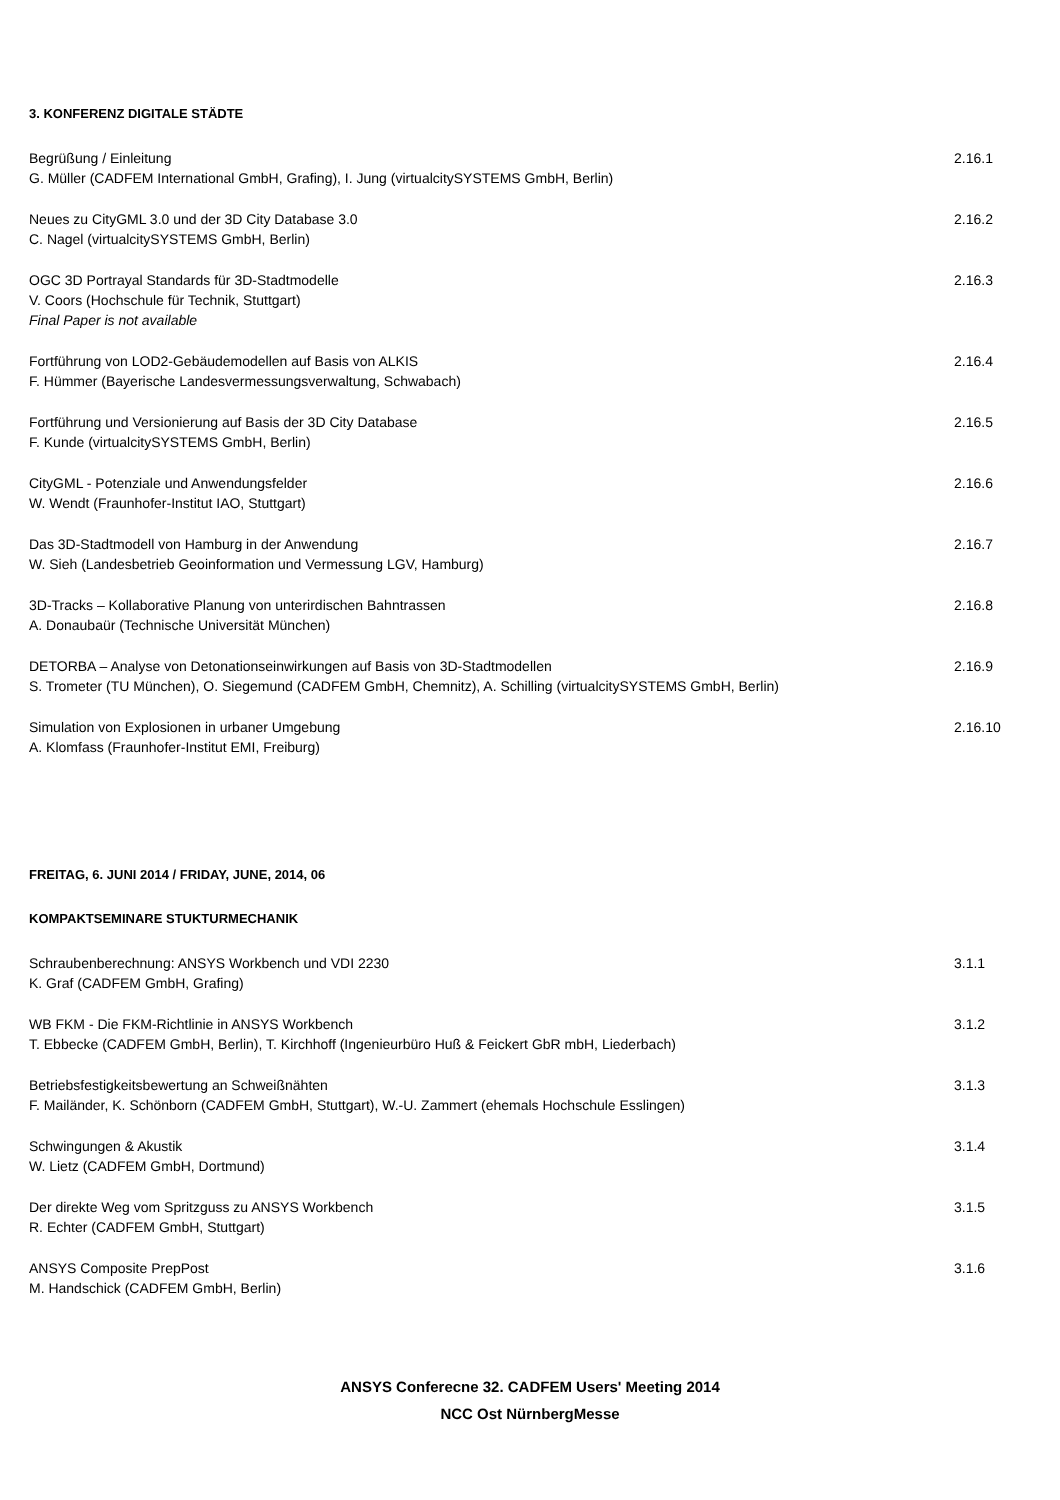3. KONFERENZ DIGITALE STÄDTE
Begrüßung / Einleitung
G. Müller (CADFEM International GmbH, Grafing), I. Jung (virtualcitySYSTEMS GmbH, Berlin)
2.16.1
Neues zu CityGML 3.0 und der 3D City Database 3.0
C. Nagel (virtualcitySYSTEMS GmbH, Berlin)
2.16.2
OGC 3D Portrayal Standards für 3D-Stadtmodelle
V. Coors (Hochschule für Technik, Stuttgart)
Final Paper is not available
2.16.3
Fortführung von LOD2-Gebäudemodellen auf Basis von ALKIS
F. Hümmer (Bayerische Landesvermessungsverwaltung, Schwabach)
2.16.4
Fortführung und Versionierung auf Basis der 3D City Database
F. Kunde (virtualcitySYSTEMS GmbH, Berlin)
2.16.5
CityGML - Potenziale und Anwendungsfelder
W. Wendt (Fraunhofer-Institut IAO, Stuttgart)
2.16.6
Das 3D-Stadtmodell von Hamburg in der Anwendung
W. Sieh (Landesbetrieb Geoinformation und Vermessung LGV, Hamburg)
2.16.7
3D-Tracks – Kollaborative Planung von unterirdischen Bahntrassen
A. Donaubaür (Technische Universität München)
2.16.8
DETORBA – Analyse von Detonationseinwirkungen auf Basis von 3D-Stadtmodellen
S. Trometer (TU München), O. Siegemund (CADFEM GmbH, Chemnitz), A. Schilling (virtualcitySYSTEMS GmbH, Berlin)
2.16.9
Simulation von Explosionen in urbaner Umgebung
A. Klomfass (Fraunhofer-Institut EMI, Freiburg)
2.16.10
FREITAG, 6. JUNI 2014 / FRIDAY, JUNE, 2014, 06
KOMPAKTSEMINARE STUKTURMECHANIK
Schraubenberechnung: ANSYS Workbench und VDI 2230
K. Graf (CADFEM GmbH, Grafing)
3.1.1
WB FKM - Die FKM-Richtlinie in ANSYS Workbench
T. Ebbecke (CADFEM GmbH, Berlin), T. Kirchhoff (Ingenieurbüro Huß & Feickert GbR mbH, Liederbach)
3.1.2
Betriebsfestigkeitsbewertung an Schweißnähten
F. Mailänder, K. Schönborn (CADFEM GmbH, Stuttgart), W.-U. Zammert (ehemals Hochschule Esslingen)
3.1.3
Schwingungen & Akustik
W. Lietz (CADFEM GmbH, Dortmund)
3.1.4
Der direkte Weg vom Spritzguss zu ANSYS Workbench
R. Echter (CADFEM GmbH, Stuttgart)
3.1.5
ANSYS Composite PrepPost
M. Handschick (CADFEM GmbH, Berlin)
3.1.6
ANSYS Conferecne 32. CADFEM Users' Meeting 2014
NCC Ost NürnbergMesse